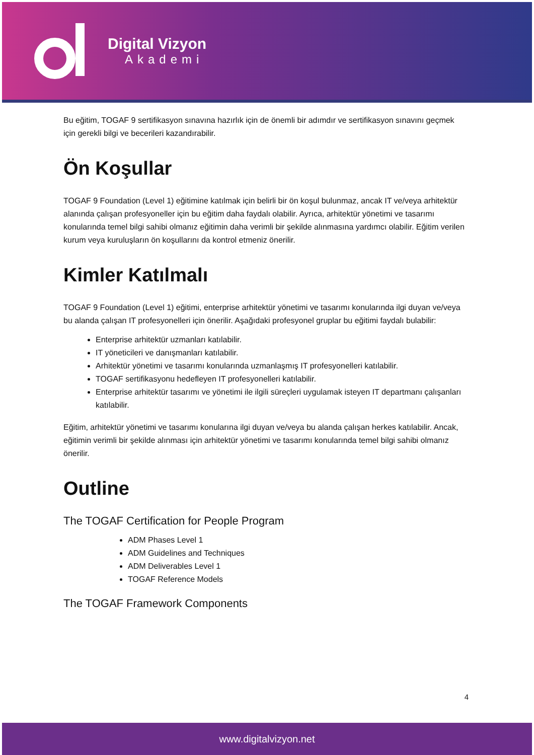Digital Vizyon
Akademi
Bu eğitim, TOGAF 9 sertifikasyon sınavına hazırlık için de önemli bir adımdır ve sertifikasyon sınavını geçmek için gerekli bilgi ve becerileri kazandırabilir.
Ön Koşullar
TOGAF 9 Foundation (Level 1) eğitimine katılmak için belirli bir ön koşul bulunmaz, ancak IT ve/veya arhitektür alanında çalışan profesyoneller için bu eğitim daha faydalı olabilir. Ayrıca, arhitektür yönetimi ve tasarımı konularında temel bilgi sahibi olmanız eğitimin daha verimli bir şekilde alınmasına yardımcı olabilir. Eğitim verilen kurum veya kuruluşların ön koşullarını da kontrol etmeniz önerilir.
Kimler Katılmalı
TOGAF 9 Foundation (Level 1) eğitimi, enterprise arhitektür yönetimi ve tasarımı konularında ilgi duyan ve/veya bu alanda çalışan IT profesyonelleri için önerilir. Aşağıdaki profesyonel gruplar bu eğitimi faydalı bulabilir:
Enterprise arhitektür uzmanları katılabilir.
IT yöneticileri ve danışmanları katılabilir.
Arhitektür yönetimi ve tasarımı konularında uzmanlaşmış IT profesyonelleri katılabilir.
TOGAF sertifikasyonu hedefleyen IT profesyonelleri katılabilir.
Enterprise arhitektür tasarımı ve yönetimi ile ilgili süreçleri uygulamak isteyen IT departmanı çalışanları katılabilir.
Eğitim, arhitektür yönetimi ve tasarımı konularına ilgi duyan ve/veya bu alanda çalışan herkes katılabilir. Ancak, eğitimin verimli bir şekilde alınması için arhitektür yönetimi ve tasarımı konularında temel bilgi sahibi olmanız önerilir.
Outline
The TOGAF Certification for People Program
ADM Phases Level 1
ADM Guidelines and Techniques
ADM Deliverables Level 1
TOGAF Reference Models
The TOGAF Framework Components
4
www.digitalvizyon.net